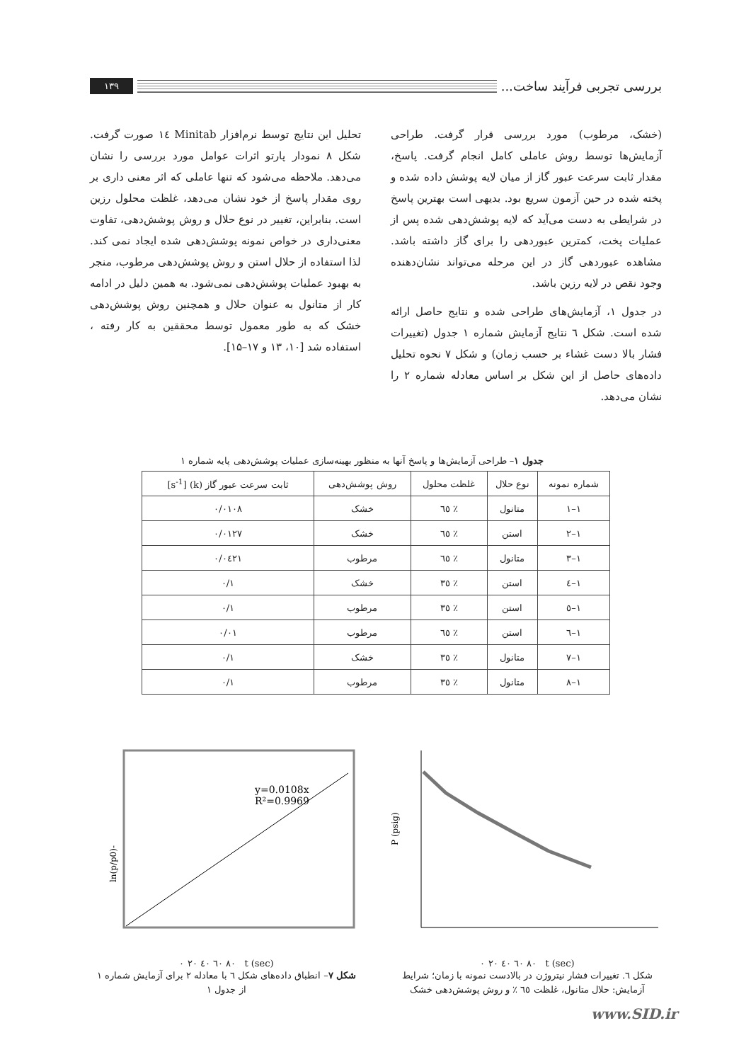بررسی تجربی فرآیند ساخت... ۱۳۹
(خشک، مرطوب) مورد بررسی قرار گرفت. طراحی آزمایش‌ها توسط روش عاملی کامل انجام گرفت. پاسخ، مقدار ثابت سرعت عبور گاز از میان لایه پوشش داده شده و پخته شده در حین آزمون سریع بود. بدیهی است بهترین پاسخ در شرایطی به دست می‌آید که لایه پوشش‌دهی شده پس از عملیات پخت، کمترین عبوردهی را برای گاز داشته باشد. مشاهده عبوردهی گاز در این مرحله می‌تواند نشان‌دهنده وجود نقص در لایه رزین باشد.
در جدول ۱، آزمایش‌های طراحی شده و نتایج حاصل ارائه شده است. شکل ٦ نتایج آزمایش شماره ۱ جدول (تغییرات فشار بالا دست غشاء بر حسب زمان) و شکل ۷ نحوه تحلیل داده‌های حاصل از این شکل بر اساس معادله شماره ۲ را نشان می‌دهد.
تحلیل این نتایج توسط نرم‌افزار Minitab ١٤ صورت گرفت. شکل ۸ نمودار پارتو اثرات عوامل مورد بررسی را نشان می‌دهد. ملاحظه می‌شود که تنها عاملی که اثر معنی داری بر روی مقدار پاسخ از خود نشان می‌دهد، غلظت محلول رزین است. بنابراین، تغییر در نوع حلال و روش پوشش‌دهی، تفاوت معنی‌داری در خواص نمونه پوشش‌دهی شده ایجاد نمی کند. لذا استفاده از حلال استن و روش پوشش‌دهی مرطوب، منجر به بهبود عملیات پوشش‌دهی نمی‌شود. به همین دلیل در ادامه کار از متانول به عنوان حلال و همچنین روش پوشش‌دهی خشک که به طور معمول توسط محققین به کار رفته ، استفاده شد [۱۰، ۱۳ و ۱۷–۱۵].
جدول ۱– طراحی آزمایش‌ها و پاسخ آنها به منظور بهینه‌سازی عملیات پوشش‌دهی پایه شماره ۱
| شماره نمونه | نوع حلال | غلظت محلول | روش پوشش‌دهی | ثابت سرعت عبور گاز (k) [s<sup>-1</sup>] |
| --- | --- | --- | --- | --- |
| ۱–۱ | متانول | ٪ ٦٥ | خشک | ۰/۰۱۰۸ |
| ۱–۲ | استن | ٪ ٦٥ | خشک | ۰/۰۱۲۷ |
| ۱–۳ | متانول | ٪ ٦٥ | مرطوب | ۰/۰٤۲۱ |
| ۱–٤ | استن | ٪ ۳٥ | خشک | ۰/۱ |
| ۱–٥ | استن | ٪ ۳٥ | مرطوب | ۰/۱ |
| ۱–٦ | استن | ٪ ٦٥ | مرطوب | ۰/۰۱ |
| ۱–۷ | متانول | ٪ ۳٥ | خشک | ۰/۱ |
| ۱–۸ | متانول | ٪ ۳٥ | مرطوب | ۰/۱ |
P (psig)
۰ ۲۰ ٤۰ ٦۰ ۸۰ t (sec)
شکل ٦. تغییرات فشار نیتروژن در بالادست نمونه با زمان؛ شرایط آزمایش: حلال متانول، غلظت ٦٥ ٪ و روش پوشش‌دهی خشک
y=0.0108x
R²=0.9969
-ln(p/p0)
۰ ۲۰ ٤۰ ٦۰ ۸۰ t (sec)
شکل ۷– انطباق داده‌های شکل ٦ با معادله ۲ برای آزمایش شماره ۱ از جدول ۱
www.SID.ir